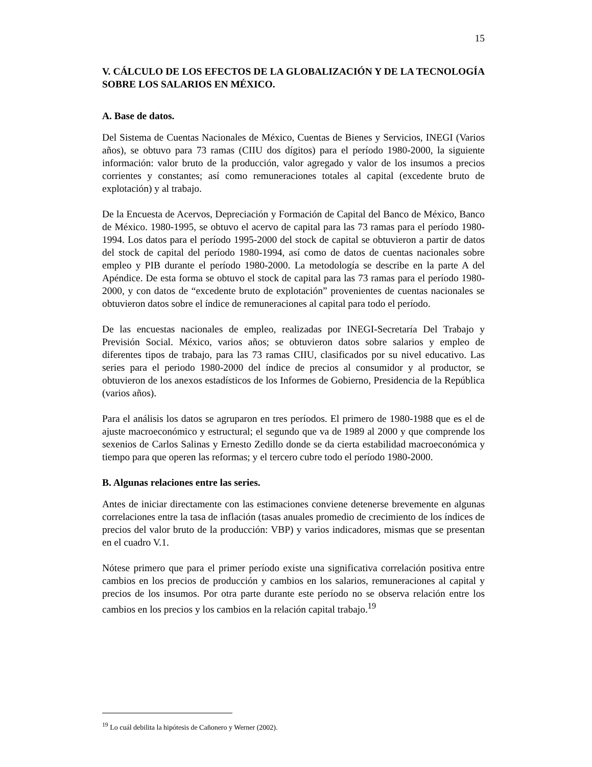15
V. CÁLCULO DE LOS EFECTOS DE LA GLOBALIZACIÓN Y DE LA TECNOLOGÍA SOBRE LOS SALARIOS EN MÉXICO.
A. Base de datos.
Del Sistema de Cuentas Nacionales de México, Cuentas de Bienes y Servicios, INEGI (Varios años), se obtuvo para 73 ramas (CIIU dos dígitos) para el período 1980-2000, la siguiente información: valor bruto de la producción, valor agregado y valor de los insumos a precios corrientes y constantes; así como remuneraciones totales al capital (excedente bruto de explotación) y al trabajo.
De la Encuesta de Acervos, Depreciación y Formación de Capital del Banco de México, Banco de México. 1980-1995, se obtuvo el acervo de capital para las 73 ramas para el período 1980-1994. Los datos para el período 1995-2000 del stock de capital se obtuvieron a partir de datos del stock de capital del período 1980-1994, así como de datos de cuentas nacionales sobre empleo y PIB durante el período 1980-2000. La metodología se describe en la parte A del Apéndice. De esta forma se obtuvo el stock de capital para las 73 ramas para el período 1980-2000, y con datos de “excedente bruto de explotación” provenientes de cuentas nacionales se obtuvieron datos sobre el índice de remuneraciones al capital para todo el período.
De las encuestas nacionales de empleo, realizadas por INEGI-Secretaría Del Trabajo y Previsión Social. México, varios años; se obtuvieron datos sobre salarios y empleo de diferentes tipos de trabajo, para las 73 ramas CIIU, clasificados por su nivel educativo. Las series para el periodo 1980-2000 del índice de precios al consumidor y al productor, se obtuvieron de los anexos estadísticos de los Informes de Gobierno, Presidencia de la República (varios años).
Para el análisis los datos se agruparon en tres períodos. El primero de 1980-1988 que es el de ajuste macroeconómico y estructural; el segundo que va de 1989 al 2000 y que comprende los sexenios de Carlos Salinas y Ernesto Zedillo donde se da cierta estabilidad macroeconómica y tiempo para que operen las reformas; y el tercero cubre todo el período 1980-2000.
B. Algunas relaciones entre las series.
Antes de iniciar directamente con las estimaciones conviene detenerse brevemente en algunas correlaciones entre la tasa de inflación (tasas anuales promedio de crecimiento de los índices de precios del valor bruto de la producción: VBP) y varios indicadores, mismas que se presentan en el cuadro V.1.
Nótese primero que para el primer período existe una significativa correlación positiva entre cambios en los precios de producción y cambios en los salarios, remuneraciones al capital y precios de los insumos. Por otra parte durante este período no se observa relación entre los cambios en los precios y los cambios en la relación capital trabajo.<sup>19</sup>
<sup>19</sup> Lo cuál debilita la hipótesis de Cañonero y Werner (2002).